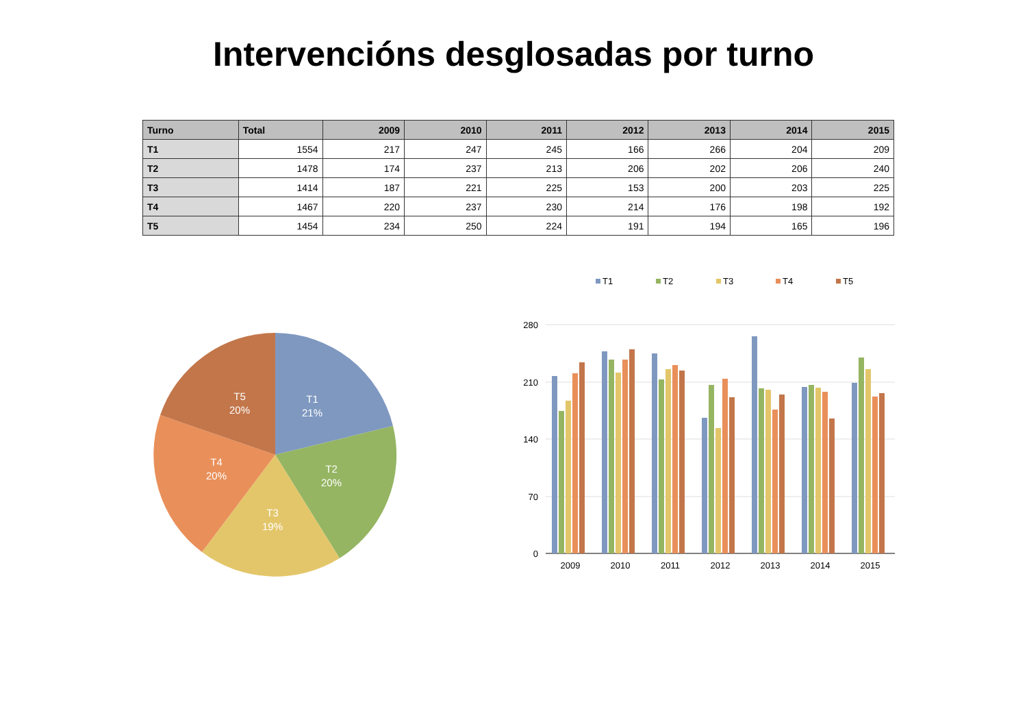Intervencións desglosadas por turno
| Turno | Total | 2009 | 2010 | 2011 | 2012 | 2013 | 2014 | 2015 |
| --- | --- | --- | --- | --- | --- | --- | --- | --- |
| T1 | 1554 | 217 | 247 | 245 | 166 | 266 | 204 | 209 |
| T2 | 1478 | 174 | 237 | 213 | 206 | 202 | 206 | 240 |
| T3 | 1414 | 187 | 221 | 225 | 153 | 200 | 203 | 225 |
| T4 | 1467 | 220 | 237 | 230 | 214 | 176 | 198 | 192 |
| T5 | 1454 | 234 | 250 | 224 | 191 | 194 | 165 | 196 |
T1
21%
T2
20%
T3
19%
T4
20%
T5
20%
T1
T2
T3
T4
T5
280
210
140
70
0
2009
2010
2011
2012
2013
2014
2015